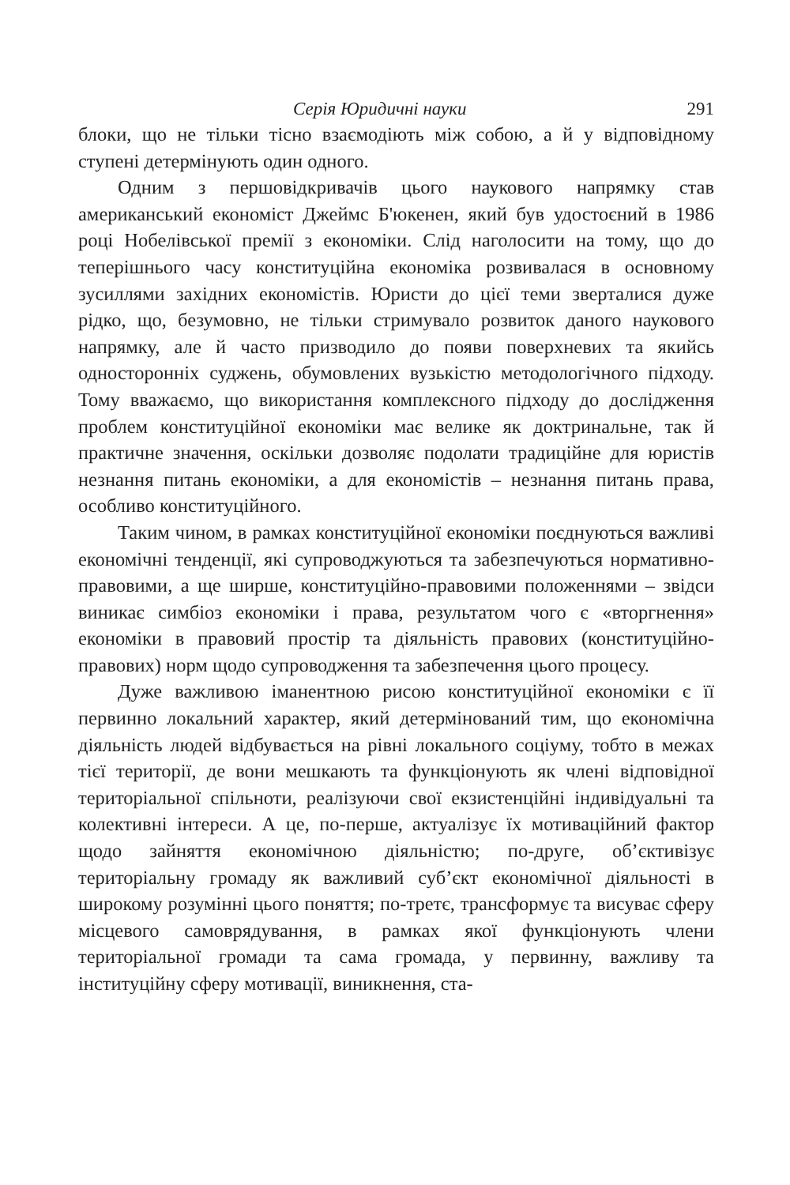Серія Юридичні науки 291
блоки, що не тільки тісно взаємодіють між собою, а й у відповідному ступені детермінують один одного.
Одним з першовідкривачів цього наукового напрямку став американський економіст Джеймс Б'юкенен, який був удостоєний в 1986 році Нобелівської премії з економіки. Слід наголосити на тому, що до теперішнього часу конституційна економіка розвивалася в основному зусиллями західних економістів. Юристи до цієї теми зверталися дуже рідко, що, безумовно, не тільки стримувало розвиток даного наукового напрямку, але й часто призводило до появи поверхневих та якийсь односторонніх суджень, обумовлених вузькістю методологічного підходу. Тому вважаємо, що використання комплексного підходу до дослідження проблем конституційної економіки має велике як доктринальне, так й практичне значення, оскільки дозволяє подолати традиційне для юристів незнання питань економіки, а для економістів – незнання питань права, особливо конституційного.
Таким чином, в рамках конституційної економіки поєднуються важливі економічні тенденції, які супроводжуються та забезпечуються нормативно-правовими, а ще ширше, конституційно-правовими положеннями – звідси виникає симбіоз економіки і права, результатом чого є «вторгнення» економіки в правовий простір та діяльність правових (конституційно-правових) норм щодо супроводження та забезпечення цього процесу.
Дуже важливою іманентною рисою конституційної економіки є її первинно локальний характер, який детермінований тим, що економічна діяльність людей відбувається на рівні локального соціуму, тобто в межах тієї території, де вони мешкають та функціонують як члені відповідної територіальної спільноти, реалізуючи свої екзистенційні індивідуальні та колективні інтереси. А це, по-перше, актуалізує їх мотиваційний фактор щодо зайняття економічною діяльністю; по-друге, об’єктивізує територіальну громаду як важливий суб’єкт економічної діяльності в широкому розумінні цього поняття; по-третє, трансформує та висуває сферу місцевого самоврядування, в рамках якої функціонують члени територіальної громади та сама громада, у первинну, важливу та інституційну сферу мотивації, виникнення, ста-